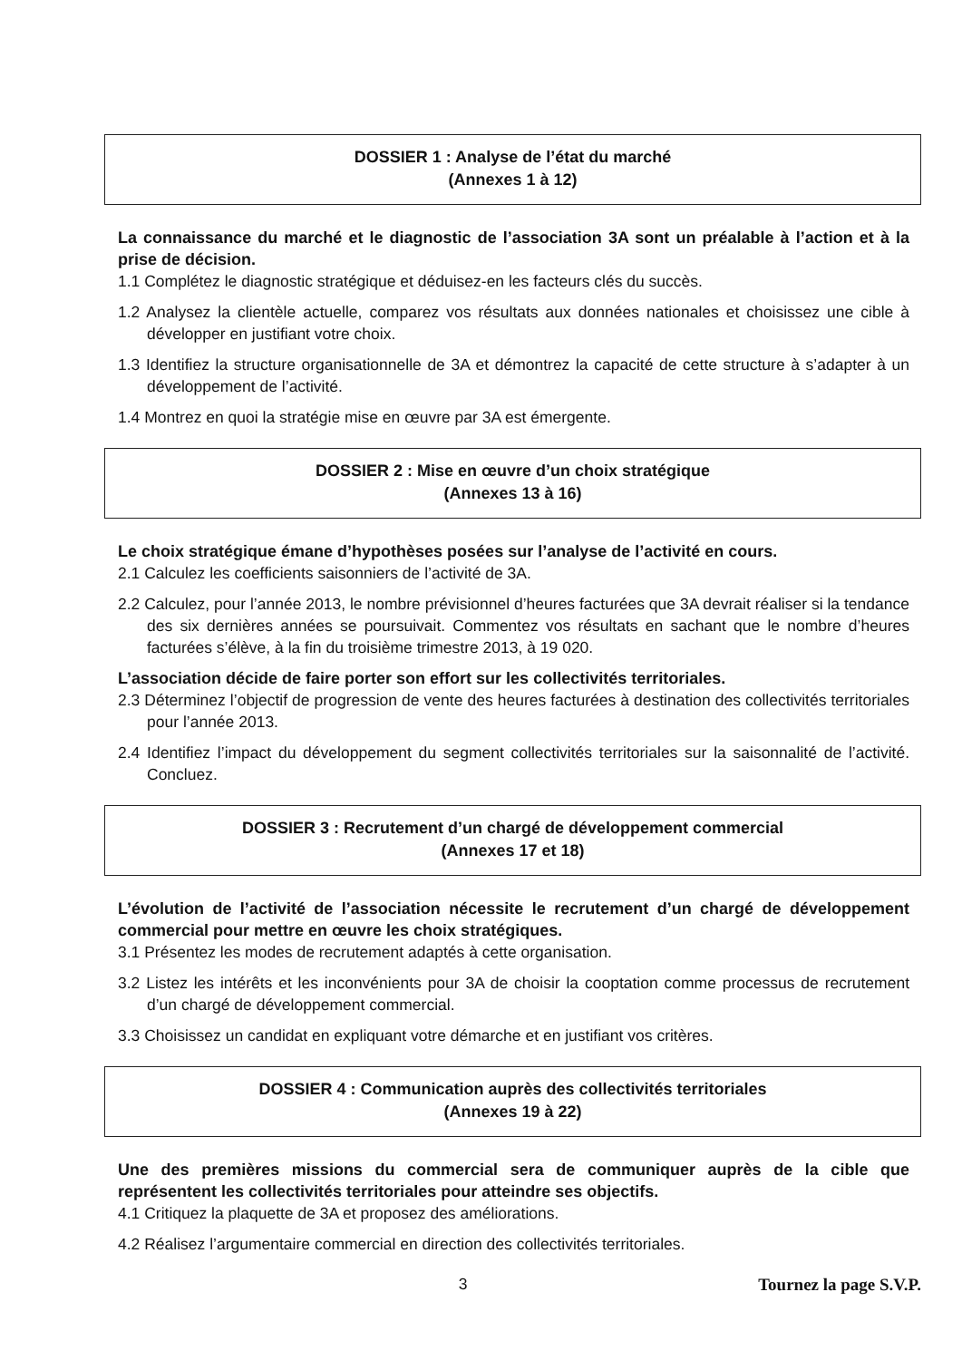DOSSIER 1 : Analyse de l’état du marché
(Annexes 1 à 12)
La connaissance du marché et le diagnostic de l’association 3A sont un préalable à l’action et à la prise de décision.
1.1 Complétez le diagnostic stratégique et déduisez-en les facteurs clés du succès.
1.2 Analysez la clientèle actuelle, comparez vos résultats aux données nationales et choisissez une cible à développer en justifiant votre choix.
1.3 Identifiez la structure organisationnelle de 3A et démontrez la capacité de cette structure à s’adapter à un développement de l’activité.
1.4 Montrez en quoi la stratégie mise en œuvre par 3A est émergente.
DOSSIER 2 : Mise en œuvre d’un choix stratégique
(Annexes 13 à 16)
Le choix stratégique émane d’hypothèses posées sur l’analyse de l’activité en cours.
2.1 Calculez les coefficients saisonniers de l’activité de 3A.
2.2 Calculez, pour l’année 2013, le nombre prévisionnel d’heures facturées que 3A devrait réaliser si la tendance des six dernières années se poursuivait. Commentez vos résultats en sachant que le nombre d’heures facturées s’élève, à la fin du troisième trimestre 2013, à 19 020.
L’association décide de faire porter son effort sur les collectivités territoriales.
2.3 Déterminez l’objectif de progression de vente des heures facturées à destination des collectivités territoriales pour l’année 2013.
2.4 Identifiez l’impact du développement du segment collectivités territoriales sur la saisonnalité de l’activité. Concluez.
DOSSIER 3 : Recrutement d’un chargé de développement commercial
(Annexes 17 et 18)
L’évolution de l’activité de l’association nécessite le recrutement d’un chargé de développement commercial pour mettre en œuvre les choix stratégiques.
3.1 Présentez les modes de recrutement adaptés à cette organisation.
3.2 Listez les intérêts et les inconvénients pour 3A de choisir la cooptation comme processus de recrutement d’un chargé de développement commercial.
3.3 Choisissez un candidat en expliquant votre démarche et en justifiant vos critères.
DOSSIER 4 : Communication auprès des collectivités territoriales
(Annexes 19 à 22)
Une des premières missions du commercial sera de communiquer auprès de la cible que représentent les collectivités territoriales pour atteindre ses objectifs.
4.1 Critiquez la plaquette de 3A et proposez des améliorations.
4.2 Réalisez l’argumentaire commercial en direction des collectivités territoriales.
3 Tournez la page S.V.P.